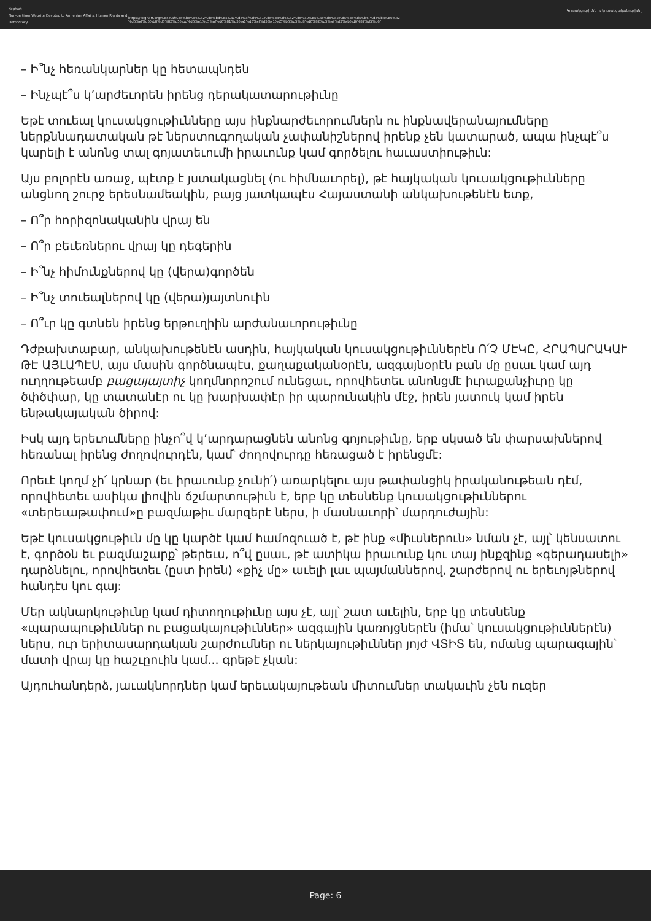Keghart
Non-partisan Website Devoted to Armenian Affairs, Human Rights and Democracy
https://keghart.org/%d5%af%d5%b8%d6%82%d5%bd%d5%a1%d5%af%d6%81%d5%b8%d6%82%d5%a9%d5%ab%d6%82%d5%b6%d5%b6-%d5%b8%d6%82-%d5%af%d5%b8%d6%82%d5%bd%d5%a1%d5%af%d6%81%d5%a1%d5%af%d5%a1%d5%b6%d5%b8%d6%82%d5%a9%d5%ab%d6%82%d5%b6/
Կուսակցութիւնն ու կուսակցականութիւնը
– Ի՞նչ հեռանկարներ կը հետապնդեն
– Ինչպէ՞ս կ’արժեւորեն իրենց դերակատարութիւնը
Եթէ տուեալ կուսակցութիւնները այս ինքնարժեւորումներն ու ինքնավերանայումները ներքննադատական թէ ներստուգողական չափանիշներով իրենք չեն կատարած, ապա ինչպէ՞ս կարելի է անոնց տալ գոյատեւումի իրաւունք կամ գործելու հաւաստիութիւն:
Այս բոլորէն առաջ, պէտք է յստակացնել (ու հիմնաւորել), թէ հայկական կուսակցութիւնները անցնող շուրջ երեսնամեակին, բայց յատկապէս Հայաստանի անկախութենէն ետք,
– Ո՞ր հորիզոնականին վրայ են
– Ո՞ր բեւեռներու վրայ կը դեգերին
– Ի՞նչ հիմունքներով կը (վերա)գործեն
– Ի՞նչ տուեալներով կը (վերա)յայտնուին
– Ո՞ւր կը գտնեն իրենց երթուղիին արժանաւորութիւնը
Դժբախտաբար, անկախութենէն ասդին, հայկական կուսակցութիւններէն Ո՛Չ ՄԷԿԸ, ՀՐԱՊԱՐԱԿԱՒ ԹԷ ԱՅԼԱՊԷՍ, այս մասին գործնապէս, քաղաքականօրէն, ազգայնօրէն բան մը ըսաւ կամ այդ ուղղութեամբ բացայայտիչ կողմնորոշում ունեցաւ, որովհետեւ անոնցմէ իւրաքանչիւրը կը ծփծփար, կը տատանէր ու կը խարխափէր իր պարունակին մէջ, իրեն յատուկ կամ իրեն ենթակայական ծիրով:
Իսկ այդ երեւումները ինչո՞վ կ’արդարացնեն անոնց գոյութիւնը, երբ սկսած են փարսախներով հեռանալ իրենց ժողովուրդէն, կամ՝ ժողովուրդը հեռացած է իրենցմէ:
Որեւէ կողմ չի՛ կրնար (եւ իրաւունք չունի՛) առարկելու այս թափանցիկ իրականութեան դէմ, որովհետեւ ասիկա լիովին ճշմարտութիւն է, երբ կը տեսնենք կուսակցութիւններու «տերեւաթափում»ը բազմաթիւ մարզերէ ներս, ի մասնաւորի՝ մարդուժային:
Եթէ կուսակցութիւն մը կը կարծէ կամ համոզուած է, թէ ինք «միւսներուն» նման չէ, այլ՝ կենսատու է, գործօն եւ բազմաշարք՝ թերեւս, ո՞վ ըսաւ, թէ ատիկա իրաւունք կու տայ ինքզինք «գերադասելի» դարձնելու, որովհետեւ (ըստ իրեն) «քիչ մը» աւելի լաւ պայմաններով, շարժերով ու երեւոյթներով հանդէս կու գայ:
Մեր ակնարկութիւնը կամ դիտողութիւնը այս չէ, այլ՝ շատ աւելին, երբ կը տեսնենք «պարապութիւններ ու բացակայութիւններ» ազգային կառոյցներէն (իմա՝ կուսակցութիւններէն) ներս, ուր երիտասարդական շարժումներ ու ներկայութիւններ յոյժ ՎՏԻՏ են, ոմանց պարագային՝ մատի վրայ կը հաշւըուին կամ... գրեթէ չկան:
Այդուհանդերձ, յաւակնորդներ կամ երեւակայութեան միտումներ տակաւին չեն ուզեր
Page: 6